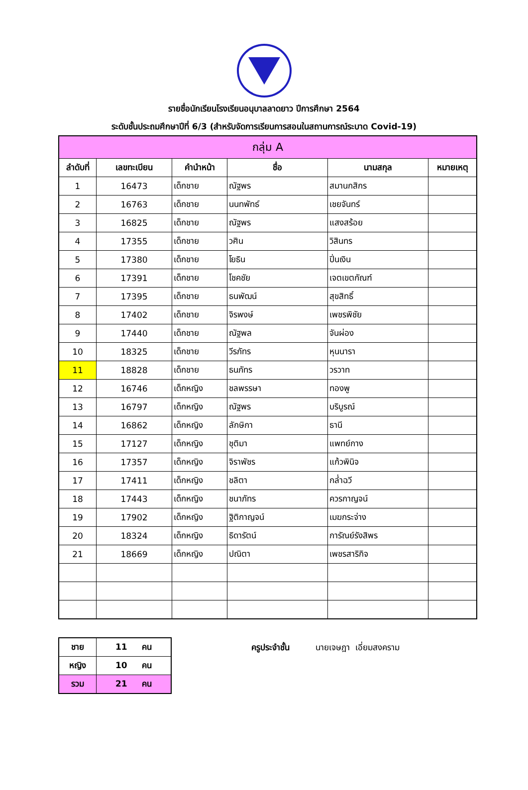รายชื่อนักเรียนโรงเรียนอนุบาลลาดยาว ปีการศึกษา 2564
ระดับชั้นประถมศึกษาปีที่ 6/3 (สำหรับจัดการเรียนการสอนในสถานการณ์ระบาด Covid-19)
| กลุ่ม A | | | | | |
| --- | --- | --- | --- | --- | --- |
| ลำดับที่ | เลขทะเบียน | คำนำหน้า | ชื่อ | นามสกุล | หมายเหตุ |
| 1 | 16473 | เด็กชาย | ณัฐพร | สมานกสิกร | |
| 2 | 16763 | เด็กชาย | นนทพัทธ์ | เชยจันทร์ | |
| 3 | 16825 | เด็กชาย | ณัฐพร | แสงสร้อย | |
| 4 | 17355 | เด็กชาย | วศิน | วิสินทร | |
| 5 | 17380 | เด็กชาย | โยธิน | ปิ่นเงิน | |
| 6 | 17391 | เด็กชาย | โชคชัย | เจตเขตกัณฑ์ | |
| 7 | 17395 | เด็กชาย | ธนพัฒน์ | สุขสิทธิ์ | |
| 8 | 17402 | เด็กชาย | จิรพงษ์ | เพชรพิชัย | |
| 9 | 17440 | เด็กชาย | ณัฐพล | จันผ่อง | |
| 10 | 18325 | เด็กชาย | วีรภัทร | หุนนารา | |
| 11 | 18828 | เด็กชาย | ธนภัทร | วรวาท | |
| 12 | 16746 | เด็กหญิง | ชลพรรษา | ทองพู | |
| 13 | 16797 | เด็กหญิง | ณัฐพร | บริบูรณ์ | |
| 14 | 16862 | เด็กหญิง | ลักษิกา | ธานี | |
| 15 | 17127 | เด็กหญิง | ชุติมา | แพทย์กาง | |
| 16 | 17357 | เด็กหญิง | จิราพัชร | แก้วพินิจ | |
| 17 | 17411 | เด็กหญิง | ชลิตา | กล่ำฉวี | |
| 18 | 17443 | เด็กหญิง | ชนาภัทร | ควรกาญจน์ | |
| 19 | 17902 | เด็กหญิง | ฐิติกาญจน์ | เมฆกระจ่าง | |
| 20 | 18324 | เด็กหญิง | ธิดารัตน์ | การัณย์รังสิพร | |
| 21 | 18669 | เด็กหญิง | ปณิตา | เพชรสาริกิจ | |
| ชาย | 11 คน |
| หญิง | 10 คน |
| รวม | 21 คน |
ครูประจำชั้น นายเจษฎา เอี่ยมสงคราม